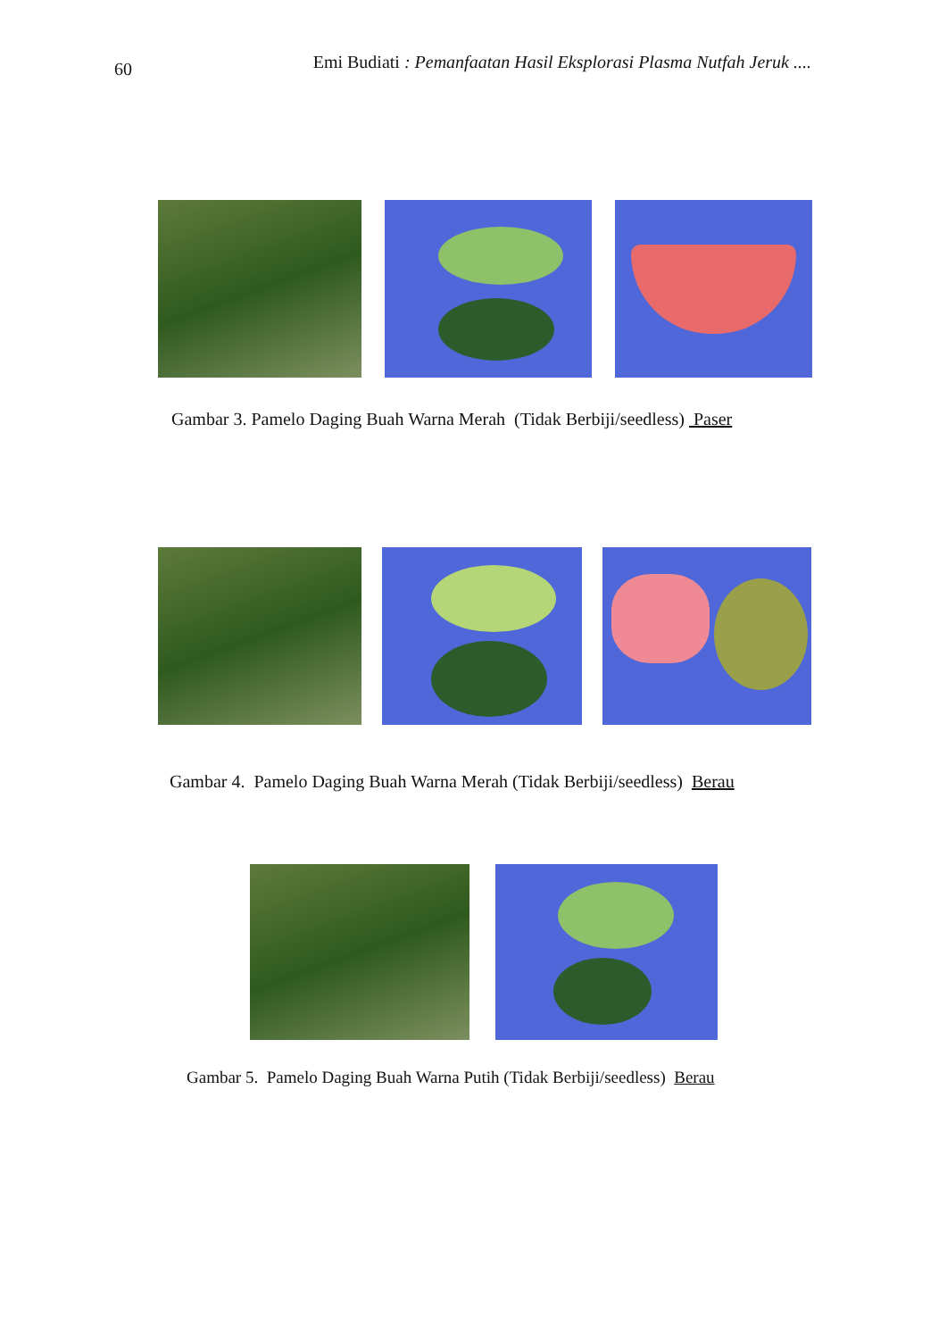60 Emi Budiati : Pemanfaatan Hasil Eksplorasi Plasma Nutfah Jeruk ....
Gambar 3. Pamelo Daging Buah Warna Merah (Tidak Berbiji/seedless) Paser
Gambar 4. Pamelo Daging Buah Warna Merah (Tidak Berbiji/seedless) Berau
Gambar 5. Pamelo Daging Buah Warna Putih (Tidak Berbiji/seedless) Berau